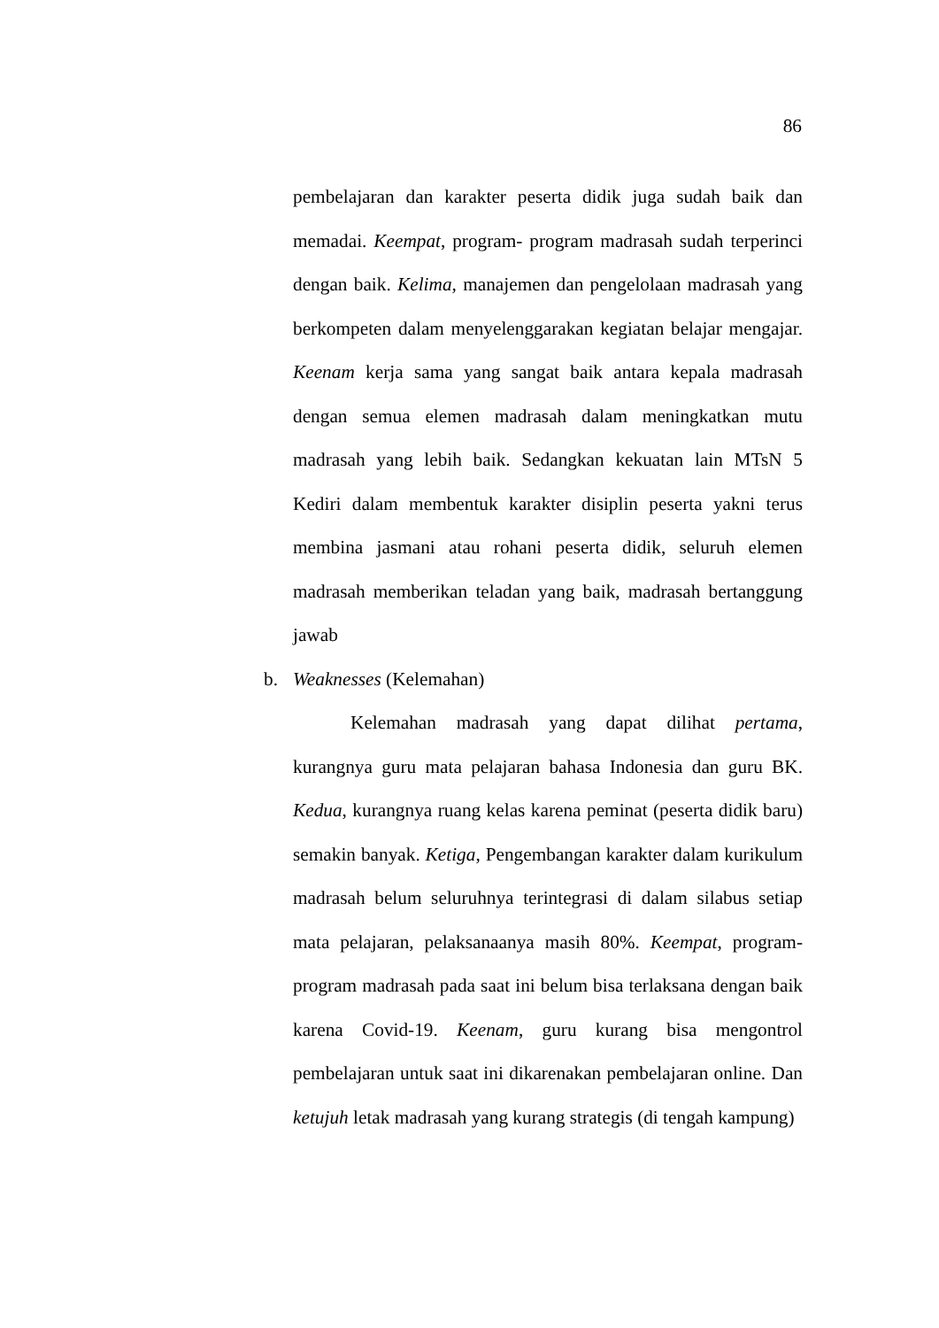86
pembelajaran dan karakter peserta didik juga sudah baik dan memadai. Keempat, program- program madrasah sudah terperinci dengan baik. Kelima, manajemen dan pengelolaan madrasah yang berkompeten dalam menyelenggarakan kegiatan belajar mengajar. Keenam kerja sama yang sangat baik antara kepala madrasah dengan semua elemen madrasah dalam meningkatkan mutu madrasah yang lebih baik. Sedangkan kekuatan lain MTsN 5 Kediri dalam membentuk karakter disiplin peserta yakni terus membina jasmani atau rohani peserta didik, seluruh elemen madrasah memberikan teladan yang baik, madrasah bertanggung jawab
b. Weaknesses (Kelemahan)
Kelemahan madrasah yang dapat dilihat pertama, kurangnya guru mata pelajaran bahasa Indonesia dan guru BK. Kedua, kurangnya ruang kelas karena peminat (peserta didik baru) semakin banyak. Ketiga, Pengembangan karakter dalam kurikulum madrasah belum seluruhnya terintegrasi di dalam silabus setiap mata pelajaran, pelaksanaanya masih 80%. Keempat, program-program madrasah pada saat ini belum bisa terlaksana dengan baik karena Covid-19. Keenam, guru kurang bisa mengontrol pembelajaran untuk saat ini dikarenakan pembelajaran online. Dan ketujuh letak madrasah yang kurang strategis (di tengah kampung)